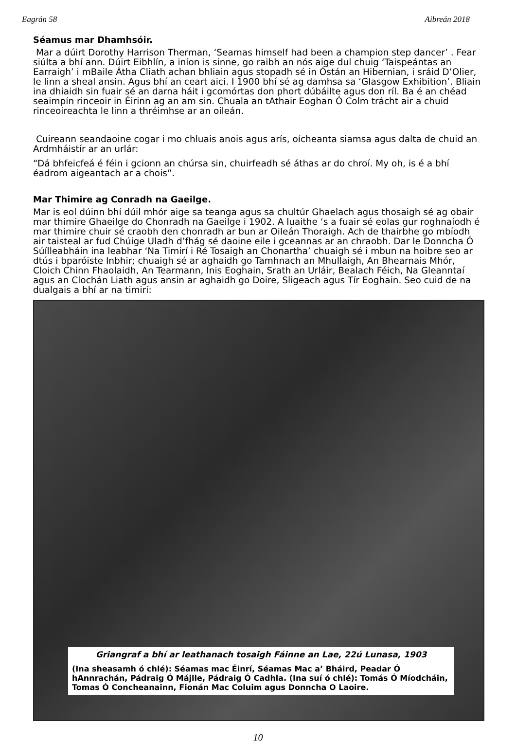Eagrán 58 Aibreán 2018
Séamus mar Dhamhsóir.
Mar a dúirt Dorothy Harrison Therman, ‘Seamas himself had been a champion step dancer’ . Fear siúlta a bhí ann. Dúirt Eibhlín, a iníon is sinne, go raibh an nós aige dul chuig ‘Taispeántas an Earraigh’ i mBaile Átha Cliath achan bhliain agus stopadh sé in Óstán an Hibernian, i sráid D’Olier, le linn a sheal ansin. Agus bhí an ceart aici. I 1900 bhí sé ag damhsa sa ‘Glasgow Exhibition’. Bliain ina dhiaidh sin fuair sé an darna háit i gcomórtas don phort dúbáilte agus don ríl. Ba é an chéad seaimpín rinceoir in Éirinn ag an am sin. Chuala an tAthair Eoghan Ó Colm trácht air a chuid rinceoireachta le linn a thréimhse ar an oileán.
Cuireann seandaoine cogar i mo chluais anois agus arís, oícheanta siamsa agus dalta de chuid an Ardmháistír ar an urlár:
“Dá bhfeicfeá é féin i gcionn an chúrsa sin, chuirfeadh sé áthas ar do chroí. My oh, is é a bhí éadrom aigeantach ar a chois”.
Mar Thimire ag Conradh na Gaeilge.
Mar is eol dúinn bhí dúil mhór aige sa teanga agus sa chultúr Ghaelach agus thosaigh sé ag obair mar thimire Ghaeilge do Chonradh na Gaeilge i 1902. A luaithe ‘s a fuair sé eolas gur roghnaíodh é mar thimire chuir sé craobh den chonradh ar bun ar Oileán Thoraigh. Ach de thairbhe go mbíodh air taisteal ar fud Chúige Uladh d’fhág sé daoine eile i gceannas ar an chraobh. Dar le Donncha Ó Súílleabháin ina leabhar ‘Na Timirí i Ré Tosaigh an Chonartha’ chuaigh sé i mbun na hoibre seo ar dtús i bparóiste Inbhir; chuaigh sé ar aghaidh go Tamhnach an Mhullaigh, An Bhearnais Mhór, Cloich Chinn Fhaolaidh, An Tearmann, Inis Eoghain, Srath an Urláir, Bealach Féich, Na Gleanntaí agus an Clochán Liath agus ansin ar aghaidh go Doire, Sligeach agus Tír Eoghain. Seo cuid de na dualgais a bhí ar na timirí:
Griangraf a bhí ar leathanach tosaigh Fáinne an Lae, 22ú Lunasa, 1903
(Ina sheasamh ó chlé): Séamas mac Éinrí, Séamas Mac a’ Bháird, Peadar Ó hAnnrachán, Pádraig Ó Májlle, Pádraig Ó Cadhla. (Ina suí ó chlé): Tomás Ó Míodcháin, Tomas Ó Concheanainn, Fionán Mac Coluim agus Donncha O Laoire.
10